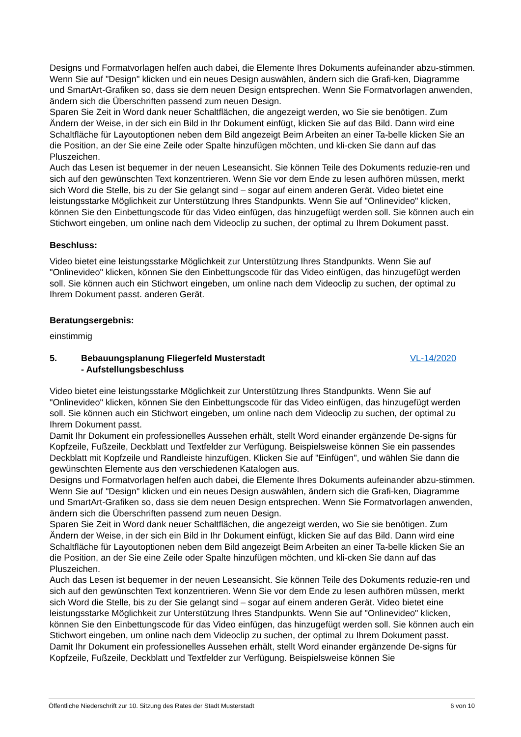Designs und Formatvorlagen helfen auch dabei, die Elemente Ihres Dokuments aufeinander abzu-stimmen. Wenn Sie auf "Design" klicken und ein neues Design auswählen, ändern sich die Grafi-ken, Diagramme und SmartArt-Grafiken so, dass sie dem neuen Design entsprechen. Wenn Sie Formatvorlagen anwenden, ändern sich die Überschriften passend zum neuen Design.
Sparen Sie Zeit in Word dank neuer Schaltflächen, die angezeigt werden, wo Sie sie benötigen. Zum Ändern der Weise, in der sich ein Bild in Ihr Dokument einfügt, klicken Sie auf das Bild. Dann wird eine Schaltfläche für Layoutoptionen neben dem Bild angezeigt Beim Arbeiten an einer Ta-belle klicken Sie an die Position, an der Sie eine Zeile oder Spalte hinzufügen möchten, und kli-cken Sie dann auf das Pluszeichen.
Auch das Lesen ist bequemer in der neuen Leseansicht. Sie können Teile des Dokuments reduzie-ren und sich auf den gewünschten Text konzentrieren. Wenn Sie vor dem Ende zu lesen aufhören müssen, merkt sich Word die Stelle, bis zu der Sie gelangt sind – sogar auf einem anderen Gerät. Video bietet eine leistungsstarke Möglichkeit zur Unterstützung Ihres Standpunkts. Wenn Sie auf "Onlinevideo" klicken, können Sie den Einbettungscode für das Video einfügen, das hinzugefügt werden soll. Sie können auch ein Stichwort eingeben, um online nach dem Videoclip zu suchen, der optimal zu Ihrem Dokument passt.
Beschluss:
Video bietet eine leistungsstarke Möglichkeit zur Unterstützung Ihres Standpunkts. Wenn Sie auf "Onlinevideo" klicken, können Sie den Einbettungscode für das Video einfügen, das hinzugefügt werden soll. Sie können auch ein Stichwort eingeben, um online nach dem Videoclip zu suchen, der optimal zu Ihrem Dokument passt. anderen Gerät.
Beratungsergebnis:
einstimmig
5. Bebauungsplanung Fliegerfeld Musterstadt
- Aufstellungsbeschluss
VL-14/2020
Video bietet eine leistungsstarke Möglichkeit zur Unterstützung Ihres Standpunkts. Wenn Sie auf "Onlinevideo" klicken, können Sie den Einbettungscode für das Video einfügen, das hinzugefügt werden soll. Sie können auch ein Stichwort eingeben, um online nach dem Videoclip zu suchen, der optimal zu Ihrem Dokument passt.
Damit Ihr Dokument ein professionelles Aussehen erhält, stellt Word einander ergänzende De-signs für Kopfzeile, Fußzeile, Deckblatt und Textfelder zur Verfügung. Beispielsweise können Sie ein passendes Deckblatt mit Kopfzeile und Randleiste hinzufügen. Klicken Sie auf "Einfügen", und wählen Sie dann die gewünschten Elemente aus den verschiedenen Katalogen aus.
Designs und Formatvorlagen helfen auch dabei, die Elemente Ihres Dokuments aufeinander abzu-stimmen. Wenn Sie auf "Design" klicken und ein neues Design auswählen, ändern sich die Grafi-ken, Diagramme und SmartArt-Grafiken so, dass sie dem neuen Design entsprechen. Wenn Sie Formatvorlagen anwenden, ändern sich die Überschriften passend zum neuen Design.
Sparen Sie Zeit in Word dank neuer Schaltflächen, die angezeigt werden, wo Sie sie benötigen. Zum Ändern der Weise, in der sich ein Bild in Ihr Dokument einfügt, klicken Sie auf das Bild. Dann wird eine Schaltfläche für Layoutoptionen neben dem Bild angezeigt Beim Arbeiten an einer Ta-belle klicken Sie an die Position, an der Sie eine Zeile oder Spalte hinzufügen möchten, und kli-cken Sie dann auf das Pluszeichen.
Auch das Lesen ist bequemer in der neuen Leseansicht. Sie können Teile des Dokuments reduzie-ren und sich auf den gewünschten Text konzentrieren. Wenn Sie vor dem Ende zu lesen aufhören müssen, merkt sich Word die Stelle, bis zu der Sie gelangt sind – sogar auf einem anderen Gerät. Video bietet eine leistungsstarke Möglichkeit zur Unterstützung Ihres Standpunkts. Wenn Sie auf "Onlinevideo" klicken, können Sie den Einbettungscode für das Video einfügen, das hinzugefügt werden soll. Sie können auch ein Stichwort eingeben, um online nach dem Videoclip zu suchen, der optimal zu Ihrem Dokument passt.
Damit Ihr Dokument ein professionelles Aussehen erhält, stellt Word einander ergänzende De-signs für Kopfzeile, Fußzeile, Deckblatt und Textfelder zur Verfügung. Beispielsweise können Sie
Öffentliche Niederschrift zur 10. Sitzung des Rates der Stadt Musterstadt 6 von 10